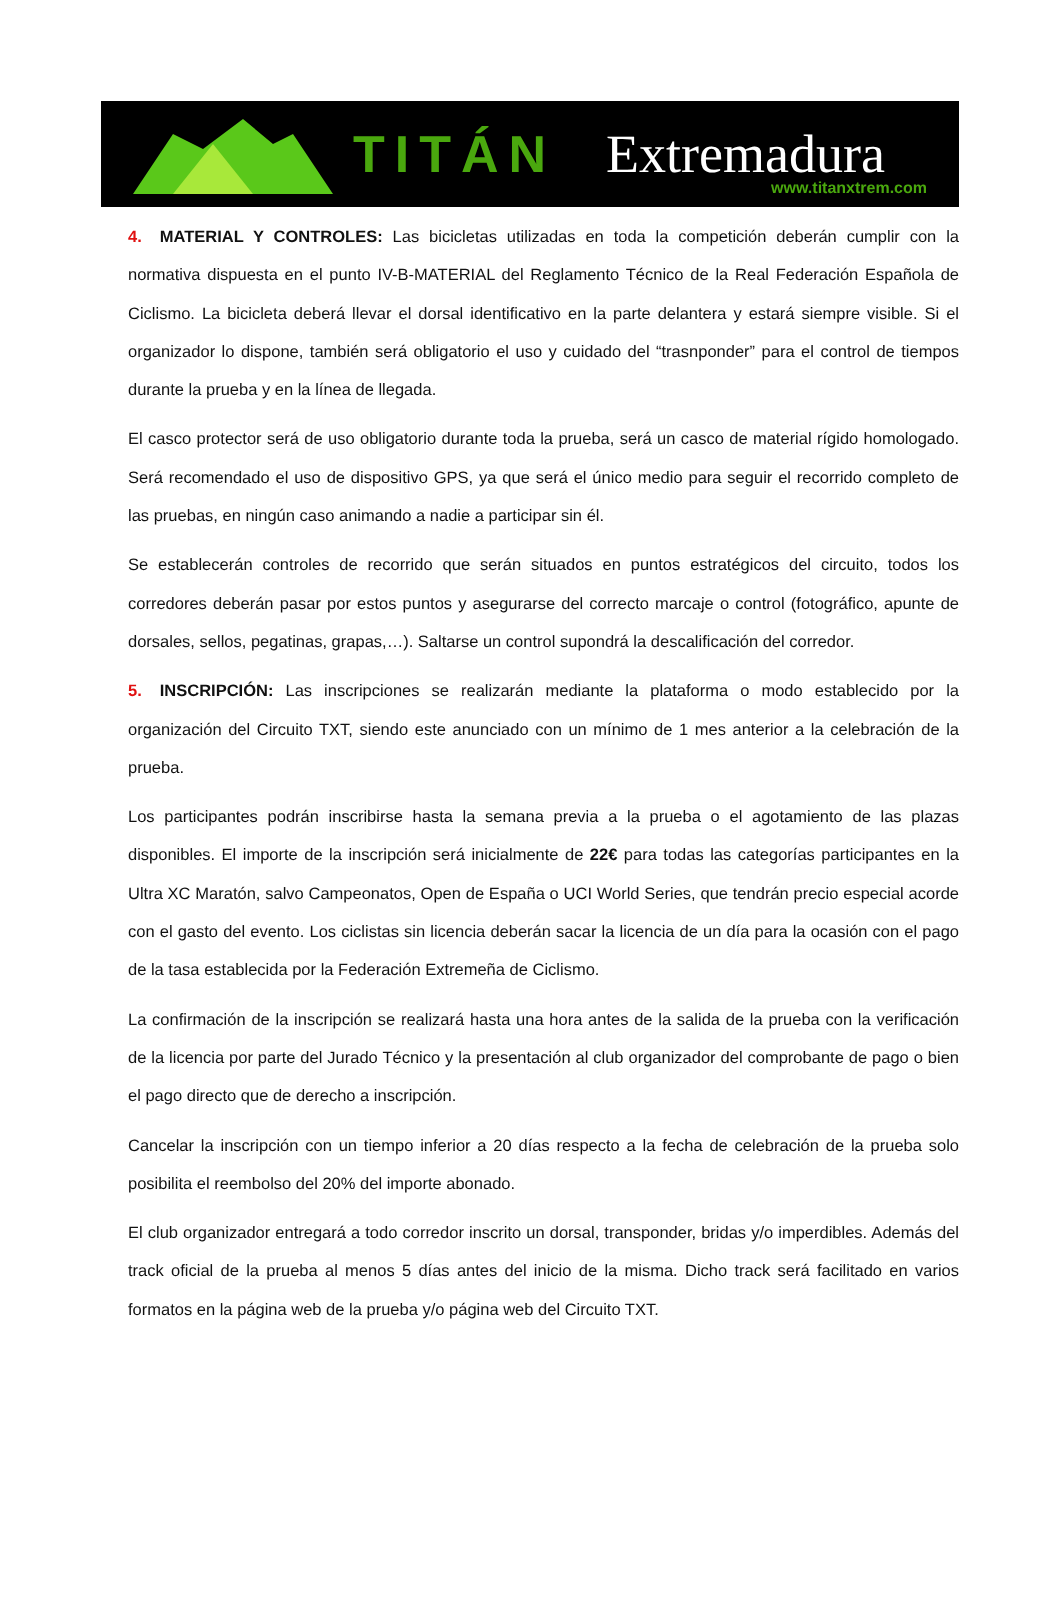TITÁN Extremadura
www.titanxtrem.com
4. MATERIAL Y CONTROLES: Las bicicletas utilizadas en toda la competición deberán cumplir con la normativa dispuesta en el punto IV-B-MATERIAL del Reglamento Técnico de la Real Federación Española de Ciclismo. La bicicleta deberá llevar el dorsal identificativo en la parte delantera y estará siempre visible. Si el organizador lo dispone, también será obligatorio el uso y cuidado del “trasnponder” para el control de tiempos durante la prueba y en la línea de llegada.
El casco protector será de uso obligatorio durante toda la prueba, será un casco de material rígido homologado. Será recomendado el uso de dispositivo GPS, ya que será el único medio para seguir el recorrido completo de las pruebas, en ningún caso animando a nadie a participar sin él.
Se establecerán controles de recorrido que serán situados en puntos estratégicos del circuito, todos los corredores deberán pasar por estos puntos y asegurarse del correcto marcaje o control (fotográfico, apunte de dorsales, sellos, pegatinas, grapas,…). Saltarse un control supondrá la descalificación del corredor.
5. INSCRIPCIÓN: Las inscripciones se realizarán mediante la plataforma o modo establecido por la organización del Circuito TXT, siendo este anunciado con un mínimo de 1 mes anterior a la celebración de la prueba.
Los participantes podrán inscribirse hasta la semana previa a la prueba o el agotamiento de las plazas disponibles. El importe de la inscripción será inicialmente de 22€ para todas las categorías participantes en la Ultra XC Maratón, salvo Campeonatos, Open de España o UCI World Series, que tendrán precio especial acorde con el gasto del evento. Los ciclistas sin licencia deberán sacar la licencia de un día para la ocasión con el pago de la tasa establecida por la Federación Extremeña de Ciclismo.
La confirmación de la inscripción se realizará hasta una hora antes de la salida de la prueba con la verificación de la licencia por parte del Jurado Técnico y la presentación al club organizador del comprobante de pago o bien el pago directo que de derecho a inscripción.
Cancelar la inscripción con un tiempo inferior a 20 días respecto a la fecha de celebración de la prueba solo posibilita el reembolso del 20% del importe abonado.
El club organizador entregará a todo corredor inscrito un dorsal, transponder, bridas y/o imperdibles. Además del track oficial de la prueba al menos 5 días antes del inicio de la misma. Dicho track será facilitado en varios formatos en la página web de la prueba y/o página web del Circuito TXT.